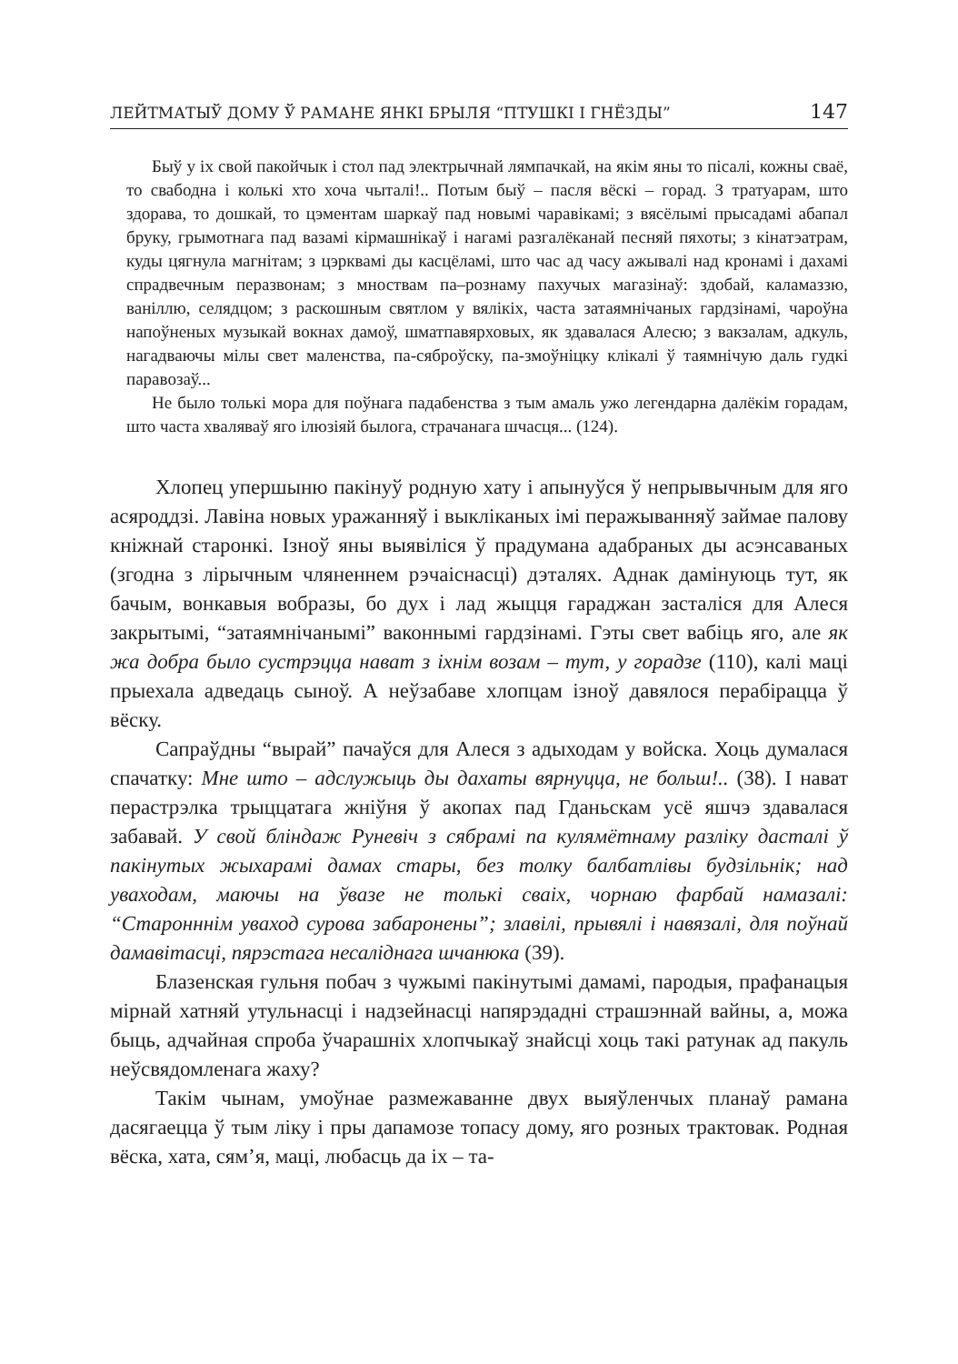ЛЕЙТМАТЫЎ ДОМУ Ў РАМАНЕ ЯНКІ БРЫЛЯ “ПТУШКІ І ГНЁЗДЫ” 147
Быў у іх свой пакойчык і стол пад электрычнай лямпачкай, на якім яны то пісалі, кожны сваё, то свабодна і колькі хто хоча чыталі!.. Потым быў – пасля вёскі – горад. З тратуарам, што здорава, то дошкай, то цэментам шаркаў пад новымі чаравікамі; з вясёлымі прысадамі абапал бруку, грымотнага пад вазамі кірмашнікаў і нагамі разгалёканай песняй пяхоты; з кінатэатрам, куды цягнула магнітам; з цэрквамі ды касцёламі, што час ад часу ажывалі над кронамі і дахамі спрадвечным перазвонам; з мноствам па–рознаму пахучых магазінаў: здобай, каламаззю, ваніллю, селядцом; з раскошным святлом у вялікіх, часта затаямнічаных гардзінамі, чароўна напоўненых музыкай вокнах дамоў, шматпавярховых, як здавалася Алесю; з вакзалам, адкуль, нагадваючы мілы свет маленства, па-сяброўску, па-змоўніцку клікалі ў таямнічую даль гудкі паравозаў...
Не было толькі мора для поўнага падабенства з тым амаль ужо легендарна далёкім горадам, што часта хваляваў яго ілюзіяй былога, страчанага шчасця... (124).
Хлопец упершыню пакінуў родную хату і апынуўся ў непрывычным для яго асяроддзі. Лавіна новых уражанняў і выкліканых імі перажыванняў займае палову кніжнай старонкі. Ізноў яны выявіліся ў прадумана адабраных ды асэнсаваных (згодна з лірычным чляненнем рэчаіснасці) дэталях. Аднак дамінуюць тут, як бачым, вонкавыя вобразы, бо дух і лад жыцця гараджан засталіся для Алеся закрытымі, “затаямнічанымі” ваконнымі гардзінамі. Гэты свет вабіць яго, але як жа добра было сустрэцца нават з іхнім возам – тут, у горадзе (110), калі маці прыехала адведаць сыноў. А неўзабаве хлопцам ізноў давялося перабірацца ў вёску.
Сапраўдны “вырай” пачаўся для Алеся з адыходам у войска. Хоць думалася спачатку: Мне што – адслужыць ды дахаты вярнуцца, не больш!.. (38). І нават перастрэлка трыццатага жніўня ў акопах пад Гданьскам усё яшчэ здавалася забавай. У свой бліндаж Руневіч з сябрамі па кулямётнаму разліку дасталі ў пакінутых жыхарамі дамах стары, без толку балбатлівы будзільнік; над уваходам, маючы на ўвазе не толькі сваіх, чорнаю фарбай намазалі: “Старонннім уваход сурова забаронены”; злавілі, прывялі і навязалі, для поўнай дамавітасці, пярэстага несаліднага шчанюка (39).
Блазенская гульня побач з чужымі пакінутымі дамамі, пародыя, прафанацыя мірнай хатняй утульнасці і надзейнасці напярэдадні страшэннай вайны, а, можа быць, адчайная спроба ўчарашніх хлопчыкаў знайсці хоць такі ратунак ад пакуль неўсвядомленага жаху?
Такім чынам, умоўнае размежаванне двух выяўленчых планаў рамана дасягаецца ў тым ліку і пры дапамозе топасу дому, яго розных трактовак. Родная вёска, хата, сям’я, маці, любасць да іх – та-